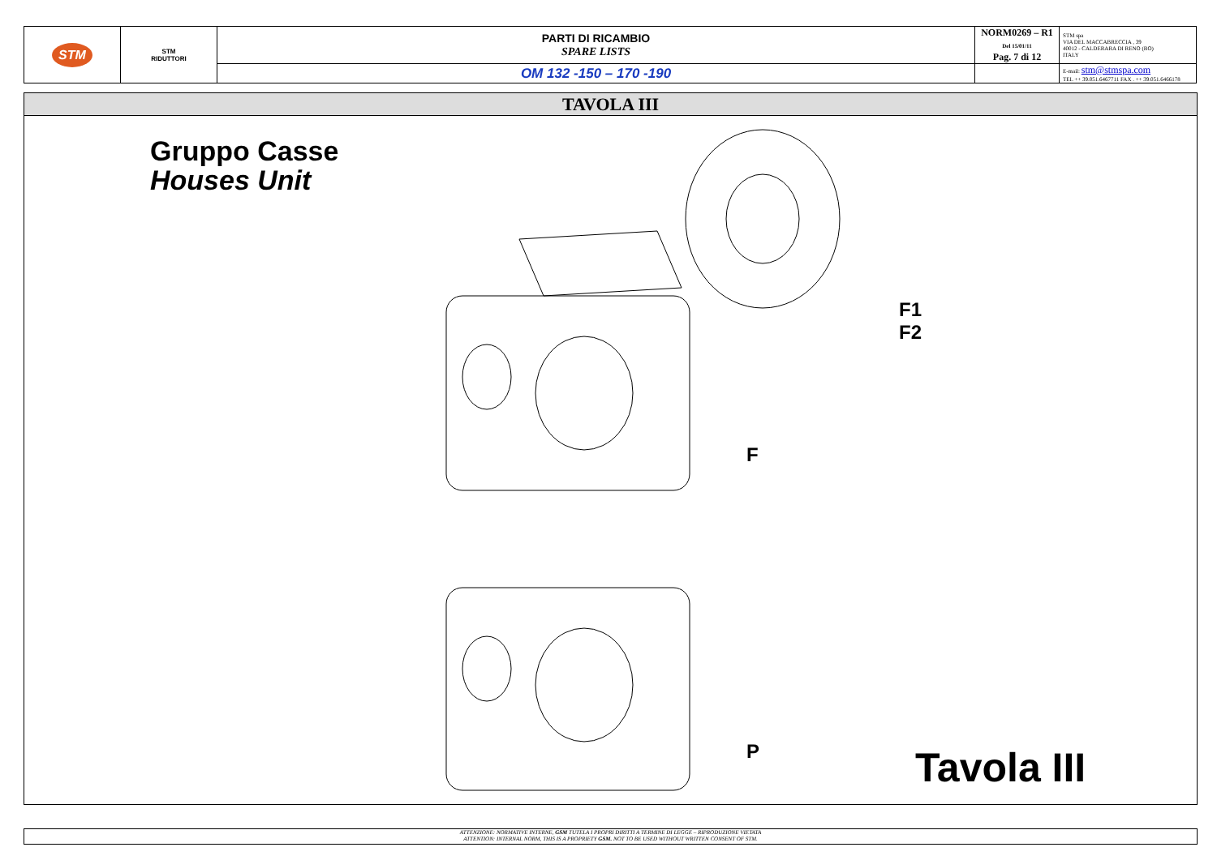| STM | STM RIDUTTORI | PARTI DI RICAMBIO SPARE LISTS | NORM0269 – R1 Del 15/01/11 Pag. 7 di 12 | STM spa VIA DEL MACCABRECCIA , 39 40012 - CALDERARA DI RENO (BO) ITALY |
| | | OM 132 -150 – 170 -190 | | E-mail: stm@stmspa.com TEL ++ 39.051.6467711 FAX . ++ 39.051.6466178 |
TAVOLA III
Gruppo Casse
Houses Unit
F1
F2
F
P Tavola III
ATTENZIONE: NORMATIVE INTERNE, GSM TUTELA I PROPRI DIRITTI A TERMINE DI LEGGE – RIPRODUZIONE VIETATA
ATTENTION: INTERNAL NORM, THIS IS A PROPRIETY GSM. NOT TO BE USED WITHOUT WRITTEN CONSENT OF STM.